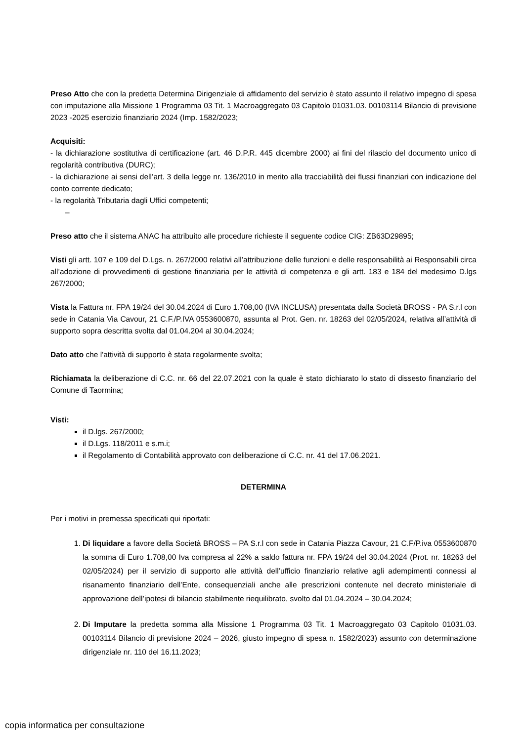Preso Atto che con la predetta Determina Dirigenziale di affidamento del servizio è stato assunto il relativo impegno di spesa con imputazione alla Missione 1 Programma 03 Tit. 1 Macroaggregato 03 Capitolo 01031.03. 00103114 Bilancio di previsione 2023 -2025 esercizio finanziario 2024 (Imp. 1582/2023;
Acquisiti:
- la dichiarazione sostitutiva di certificazione (art. 46 D.P.R. 445 dicembre 2000) ai fini del rilascio del documento unico di regolarità contributiva (DURC);
- la dichiarazione ai sensi dell’art. 3 della legge nr. 136/2010 in merito alla tracciabilità dei flussi finanziari con indicazione del conto corrente dedicato;
- la regolarità Tributaria dagli Uffici competenti;
–
Preso atto che il sistema ANAC ha attribuito alle procedure richieste il seguente codice CIG: ZB63D29895;
Visti gli artt. 107 e 109 del D.Lgs. n. 267/2000 relativi all’attribuzione delle funzioni e delle responsabilità ai Responsabili circa all’adozione di provvedimenti di gestione finanziaria per le attività di competenza e gli artt. 183 e 184 del medesimo D.lgs 267/2000;
Vista la Fattura nr. FPA 19/24 del 30.04.2024 di Euro 1.708,00 (IVA INCLUSA) presentata dalla Società BROSS - PA S.r.l con sede in Catania Via Cavour, 21 C.F./P.IVA 0553600870, assunta al Prot. Gen. nr. 18263 del 02/05/2024, relativa all’attività di supporto sopra descritta svolta dal 01.04.204 al 30.04.2024;
Dato atto che l'attività di supporto è stata regolarmente svolta;
Richiamata la deliberazione di C.C. nr. 66 del 22.07.2021 con la quale è stato dichiarato lo stato di dissesto finanziario del Comune di Taormina;
Visti:
il D.lgs. 267/2000;
il D.Lgs. 118/2011 e s.m.i;
il Regolamento di Contabilità approvato con deliberazione di C.C. nr. 41 del 17.06.2021.
DETERMINA
Per i motivi in premessa specificati qui riportati:
1. Di liquidare a favore della Società BROSS – PA S.r.l con sede in Catania Piazza Cavour, 21 C.F/P.iva 0553600870 la somma di Euro 1.708,00 Iva compresa al 22% a saldo fattura nr. FPA 19/24 del 30.04.2024 (Prot. nr. 18263 del 02/05/2024) per il servizio di supporto alle attività dell’ufficio finanziario relative agli adempimenti connessi al risanamento finanziario dell’Ente, consequenziali anche alle prescrizioni contenute nel decreto ministeriale di approvazione dell’ipotesi di bilancio stabilmente riequilibrato, svolto dal 01.04.2024 – 30.04.2024;
2. Di Imputare la predetta somma alla Missione 1 Programma 03 Tit. 1 Macroaggregato 03 Capitolo 01031.03. 00103114 Bilancio di previsione 2024 – 2026, giusto impegno di spesa n. 1582/2023) assunto con determinazione dirigenziale nr. 110 del 16.11.2023;
copia informatica per consultazione